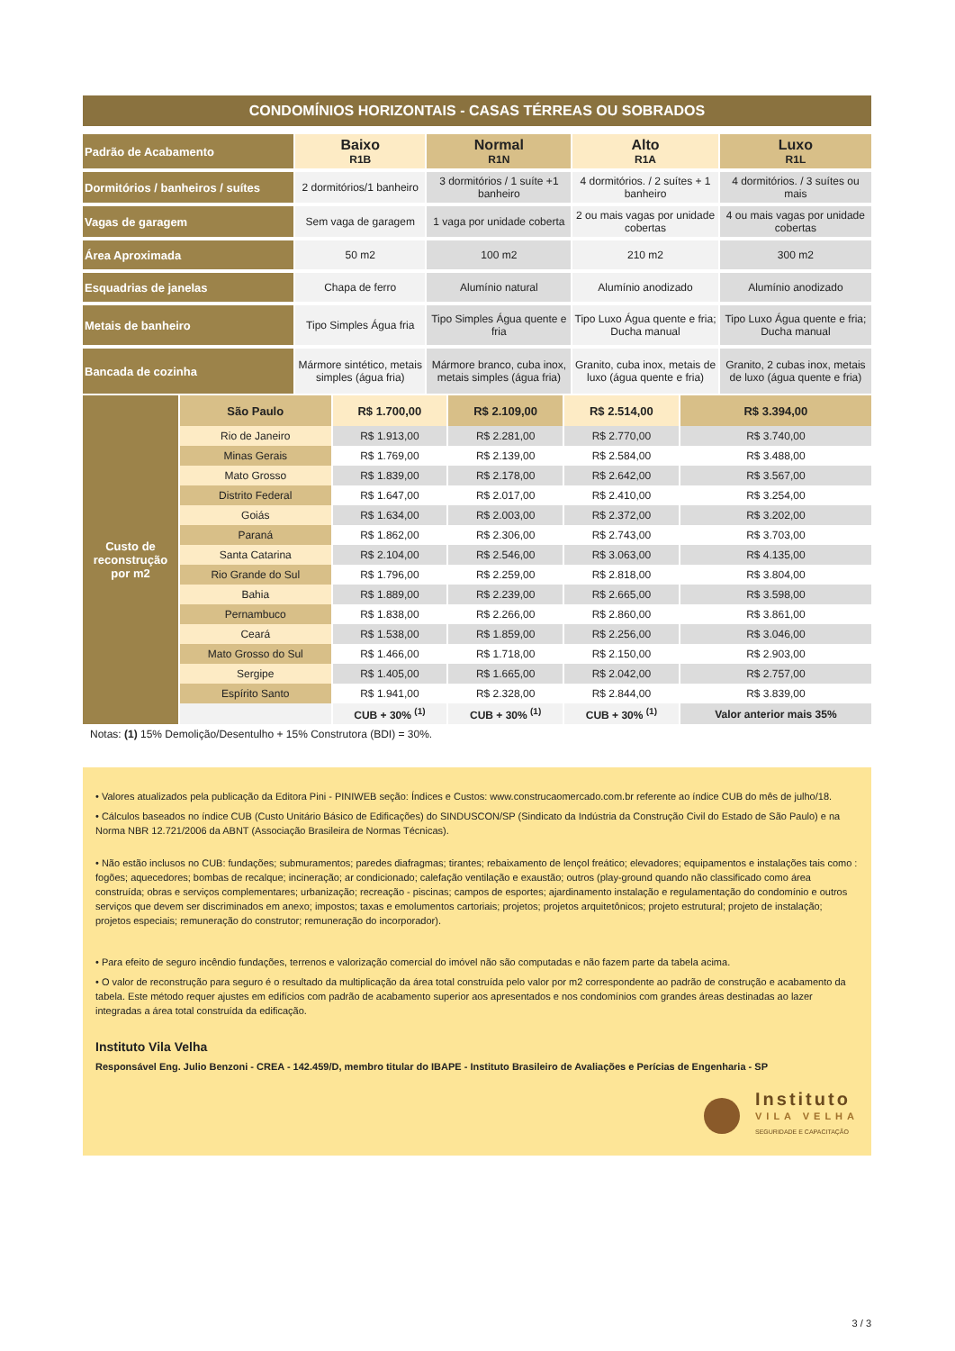CONDOMÍNIOS HORIZONTAIS - CASAS TÉRREAS OU SOBRADOS
| Padrão de Acabamento | Baixo R1B | Normal R1N | Alto R1A | Luxo R1L |
| --- | --- | --- | --- | --- |
| Dormitórios / banheiros / suítes | 2 dormitórios/1 banheiro | 3 dormitórios / 1 suíte +1 banheiro | 4 dormitórios. / 2 suítes + 1 banheiro | 4 dormitórios. / 3 suítes ou mais |
| Vagas de garagem | Sem vaga de garagem | 1 vaga por unidade coberta | 2 ou mais vagas por unidade cobertas | 4 ou mais vagas por unidade cobertas |
| Área Aproximada | 50 m2 | 100 m2 | 210 m2 | 300 m2 |
| Esquadrias de janelas | Chapa de ferro | Alumínio natural | Alumínio anodizado | Alumínio anodizado |
| Metais de banheiro | Tipo Simples Água fria | Tipo Simples Água quente e fria | Tipo Luxo Água quente e fria; Ducha manual | Tipo Luxo Água quente e fria; Ducha manual |
| Bancada de cozinha | Mármore sintético, metais simples (água fria) | Mármore branco, cuba inox, metais simples (água fria) | Granito, cuba inox, metais de luxo (água quente e fria) | Granito, 2 cubas inox, metais de luxo (água quente e fria) |
| Custo de reconstrução por m2 | São Paulo | R$ 1.700,00 | R$ 2.109,00 | R$ 2.514,00 | R$ 3.394,00 |
| | Rio de Janeiro | R$ 1.913,00 | R$ 2.281,00 | R$ 2.770,00 | R$ 3.740,00 |
| | Minas Gerais | R$ 1.769,00 | R$ 2.139,00 | R$ 2.584,00 | R$ 3.488,00 |
| | Mato Grosso | R$ 1.839,00 | R$ 2.178,00 | R$ 2.642,00 | R$ 3.567,00 |
| | Distrito Federal | R$ 1.647,00 | R$ 2.017,00 | R$ 2.410,00 | R$ 3.254,00 |
| | Goiás | R$ 1.634,00 | R$ 2.003,00 | R$ 2.372,00 | R$ 3.202,00 |
| | Paraná | R$ 1.862,00 | R$ 2.306,00 | R$ 2.743,00 | R$ 3.703,00 |
| | Santa Catarina | R$ 2.104,00 | R$ 2.546,00 | R$ 3.063,00 | R$ 4.135,00 |
| | Rio Grande do Sul | R$ 1.796,00 | R$ 2.259,00 | R$ 2.818,00 | R$ 3.804,00 |
| | Bahia | R$ 1.889,00 | R$ 2.239,00 | R$ 2.665,00 | R$ 3.598,00 |
| | Pernambuco | R$ 1.838,00 | R$ 2.266,00 | R$ 2.860,00 | R$ 3.861,00 |
| | Ceará | R$ 1.538,00 | R$ 1.859,00 | R$ 2.256,00 | R$ 3.046,00 |
| | Mato Grosso do Sul | R$ 1.466,00 | R$ 1.718,00 | R$ 2.150,00 | R$ 2.903,00 |
| | Sergipe | R$ 1.405,00 | R$ 1.665,00 | R$ 2.042,00 | R$ 2.757,00 |
| | Espírito Santo | R$ 1.941,00 | R$ 2.328,00 | R$ 2.844,00 | R$ 3.839,00 |
| | | CUB + 30% <sup>(1)</sup> | CUB + 30% <sup>(1)</sup> | CUB + 30% <sup>(1)</sup> | Valor anterior mais 35% |
Notas: (1) 15% Demolição/Desentulho + 15% Construtora (BDI) = 30%.
• Valores atualizados pela publicação da Editora Pini - PINIWEB seção: Índices e Custos: www.construcaomercado.com.br referente ao índice CUB do mês de julho/18.
• Cálculos baseados no índice CUB (Custo Unitário Básico de Edificações) do SINDUSCON/SP (Sindicato da Indústria da Construção Civil do Estado de São Paulo) e na Norma NBR 12.721/2006 da ABNT (Associação Brasileira de Normas Técnicas).
• Não estão inclusos no CUB: fundações; submuramentos; paredes diafragmas; tirantes; rebaixamento de lençol freático; elevadores; equipamentos e instalações tais como : fogões; aquecedores; bombas de recalque; incineração; ar condicionado; calefação ventilação e exaustão; outros (play-ground quando não classificado como área construída; obras e serviços complementares; urbanização; recreação - piscinas; campos de esportes; ajardinamento instalação e regulamentação do condomínio e outros serviços que devem ser discriminados em anexo; impostos; taxas e emolumentos cartoriais; projetos; projetos arquitetônicos; projeto estrutural; projeto de instalação; projetos especiais; remuneração do construtor; remuneração do incorporador).
• Para efeito de seguro incêndio fundações, terrenos e valorização comercial do imóvel não são computadas e não fazem parte da tabela acima.
• O valor de reconstrução para seguro é o resultado da multiplicação da área total construída pelo valor por m2 correspondente ao padrão de construção e acabamento da tabela. Este método requer ajustes em edifícios com padrão de acabamento superior aos apresentados e nos condomínios com grandes áreas destinadas ao lazer integradas a área total construída da edificação.
Instituto Vila Velha
Responsável Eng. Julio Benzoni - CREA - 142.459/D, membro titular do IBAPE - Instituto Brasileiro de Avaliações e Perícias de Engenharia - SP
Instituto
VILA VELHA
SEGURIDADE E CAPACITAÇÃO
3 / 3